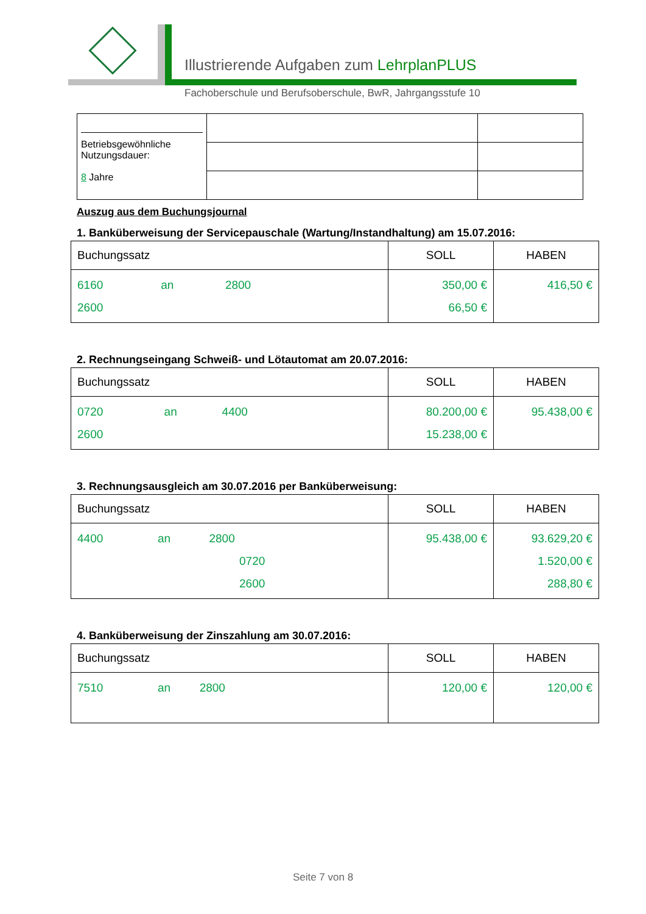Illustrierende Aufgaben zum LehrplanPLUS
Fachoberschule und Berufsoberschule, BwR, Jahrgangsstufe 10
| Betriebsgewöhnliche Nutzungsdauer: 8 Jahre | | |
Auszug aus dem Buchungsjournal
1. Banküberweisung der Servicepauschale (Wartung/Instandhaltung) am 15.07.2016:
| Buchungssatz | SOLL | HABEN |
| --- | --- | --- |
| 6160 an 2800 2600 | 350,00 € 66,50 € | 416,50 € |
2. Rechnungseingang Schweiß- und Lötautomat am 20.07.2016:
| Buchungssatz | SOLL | HABEN |
| --- | --- | --- |
| 0720 an 4400 2600 | 80.200,00 € 15.238,00 € | 95.438,00 € |
3. Rechnungsausgleich am 30.07.2016 per Banküberweisung:
| Buchungssatz | SOLL | HABEN |
| --- | --- | --- |
| 4400 an 2800 0720 2600 | 95.438,00 € | 93.629,20 € 1.520,00 € 288,80 € |
4. Banküberweisung der Zinszahlung am 30.07.2016:
| Buchungssatz | SOLL | HABEN |
| --- | --- | --- |
| 7510 an 2800 | 120,00 € | 120,00 € |
Seite 7 von 8